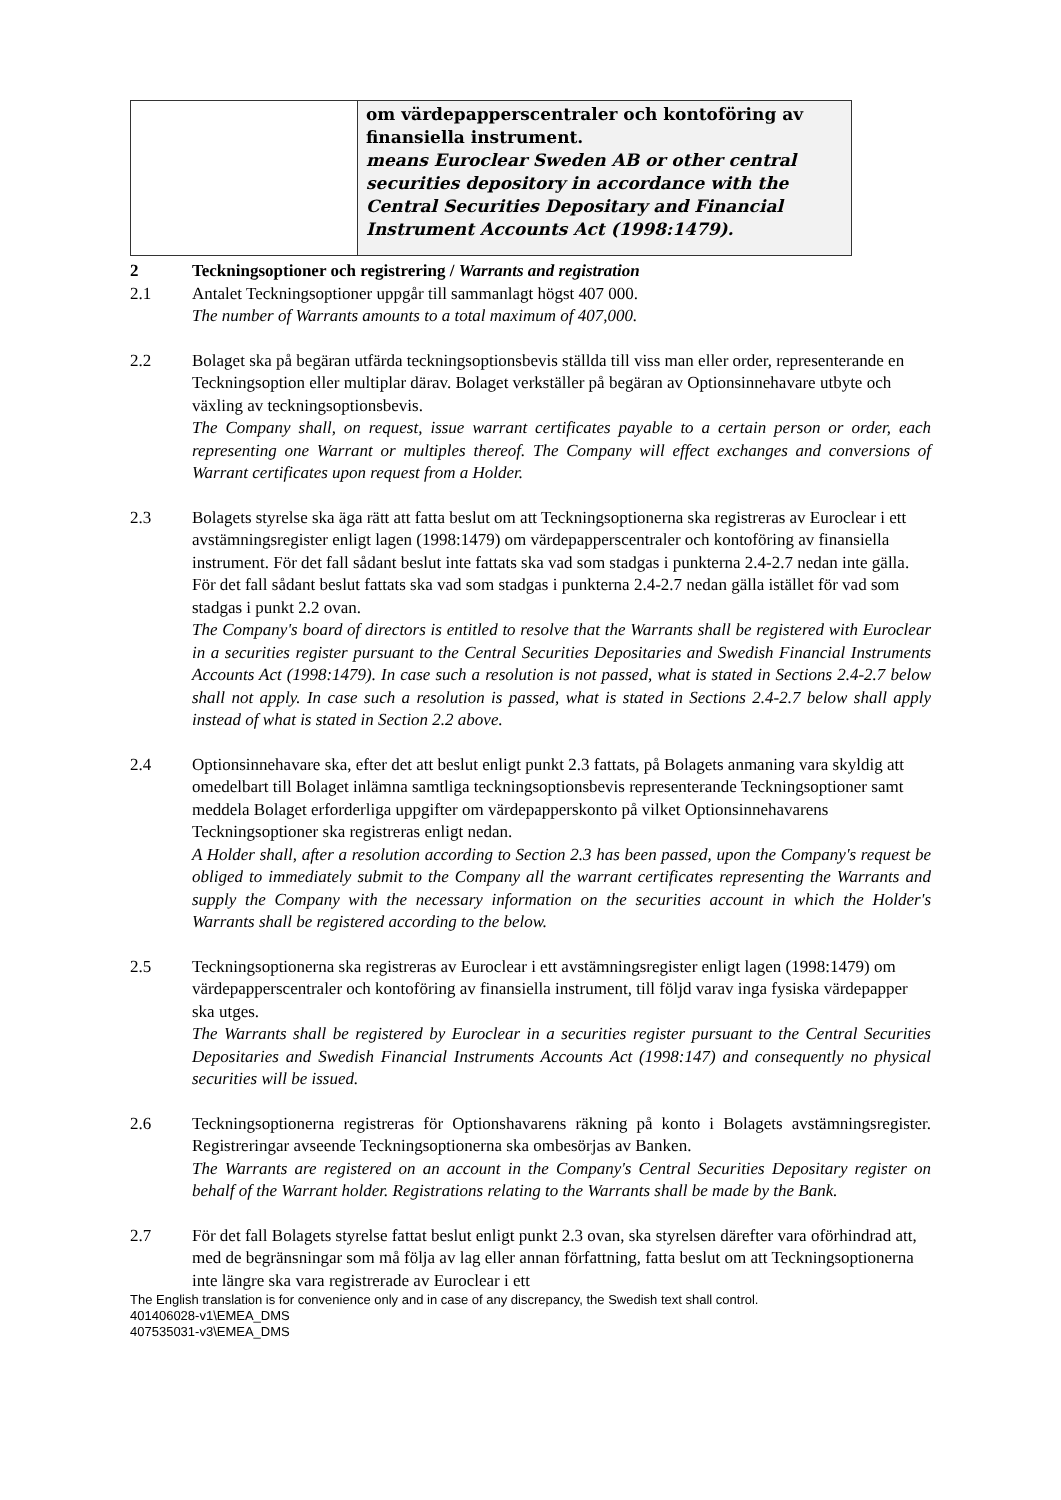| | om värdepapperscentraler och kontoföring av finansiella instrument. means Euroclear Sweden AB or other central securities depository in accordance with the Central Securities Depositary and Financial Instrument Accounts Act (1998:1479). |
2 Teckningsoptioner och registrering / Warrants and registration
2.1 Antalet Teckningsoptioner uppgår till sammanlagt högst 407 000.
The number of Warrants amounts to a total maximum of 407,000.
2.2 Bolaget ska på begäran utfärda teckningsoptionsbevis ställda till viss man eller order, representerande en Teckningsoption eller multiplar därav. Bolaget verkställer på begäran av Optionsinnehavare utbyte och växling av teckningsoptionsbevis.
The Company shall, on request, issue warrant certificates payable to a certain person or order, each representing one Warrant or multiples thereof. The Company will effect exchanges and conversions of Warrant certificates upon request from a Holder.
2.3 Bolagets styrelse ska äga rätt att fatta beslut om att Teckningsoptionerna ska registreras av Euroclear i ett avstämningsregister enligt lagen (1998:1479) om värdepapperscentraler och kontoföring av finansiella instrument. För det fall sådant beslut inte fattats ska vad som stadgas i punkterna 2.4-2.7 nedan inte gälla. För det fall sådant beslut fattats ska vad som stadgas i punkterna 2.4-2.7 nedan gälla istället för vad som stadgas i punkt 2.2 ovan.
The Company's board of directors is entitled to resolve that the Warrants shall be registered with Euroclear in a securities register pursuant to the Central Securities Depositaries and Swedish Financial Instruments Accounts Act (1998:1479). In case such a resolution is not passed, what is stated in Sections 2.4-2.7 below shall not apply. In case such a resolution is passed, what is stated in Sections 2.4-2.7 below shall apply instead of what is stated in Section 2.2 above.
2.4 Optionsinnehavare ska, efter det att beslut enligt punkt 2.3 fattats, på Bolagets anmaning vara skyldig att omedelbart till Bolaget inlämna samtliga teckningsoptionsbevis representerande Teckningsoptioner samt meddela Bolaget erforderliga uppgifter om värdepapperskonto på vilket Optionsinnehavarens Teckningsoptioner ska registreras enligt nedan.
A Holder shall, after a resolution according to Section 2.3 has been passed, upon the Company's request be obliged to immediately submit to the Company all the warrant certificates representing the Warrants and supply the Company with the necessary information on the securities account in which the Holder's Warrants shall be registered according to the below.
2.5 Teckningsoptionerna ska registreras av Euroclear i ett avstämningsregister enligt lagen (1998:1479) om värdepapperscentraler och kontoföring av finansiella instrument, till följd varav inga fysiska värdepapper ska utges.
The Warrants shall be registered by Euroclear in a securities register pursuant to the Central Securities Depositaries and Swedish Financial Instruments Accounts Act (1998:147) and consequently no physical securities will be issued.
2.6 Teckningsoptionerna registreras för Optionshavarens räkning på konto i Bolagets avstämningsregister. Registreringar avseende Teckningsoptionerna ska ombesörjas av Banken.
The Warrants are registered on an account in the Company's Central Securities Depositary register on behalf of the Warrant holder. Registrations relating to the Warrants shall be made by the Bank.
2.7 För det fall Bolagets styrelse fattat beslut enligt punkt 2.3 ovan, ska styrelsen därefter vara oförhindrad att, med de begränsningar som må följa av lag eller annan författning, fatta beslut om att Teckningsoptionerna inte längre ska vara registrerade av Euroclear i ett
The English translation is for convenience only and in case of any discrepancy, the Swedish text shall control.
401406028-v1\EMEA_DMS
407535031-v3\EMEA_DMS